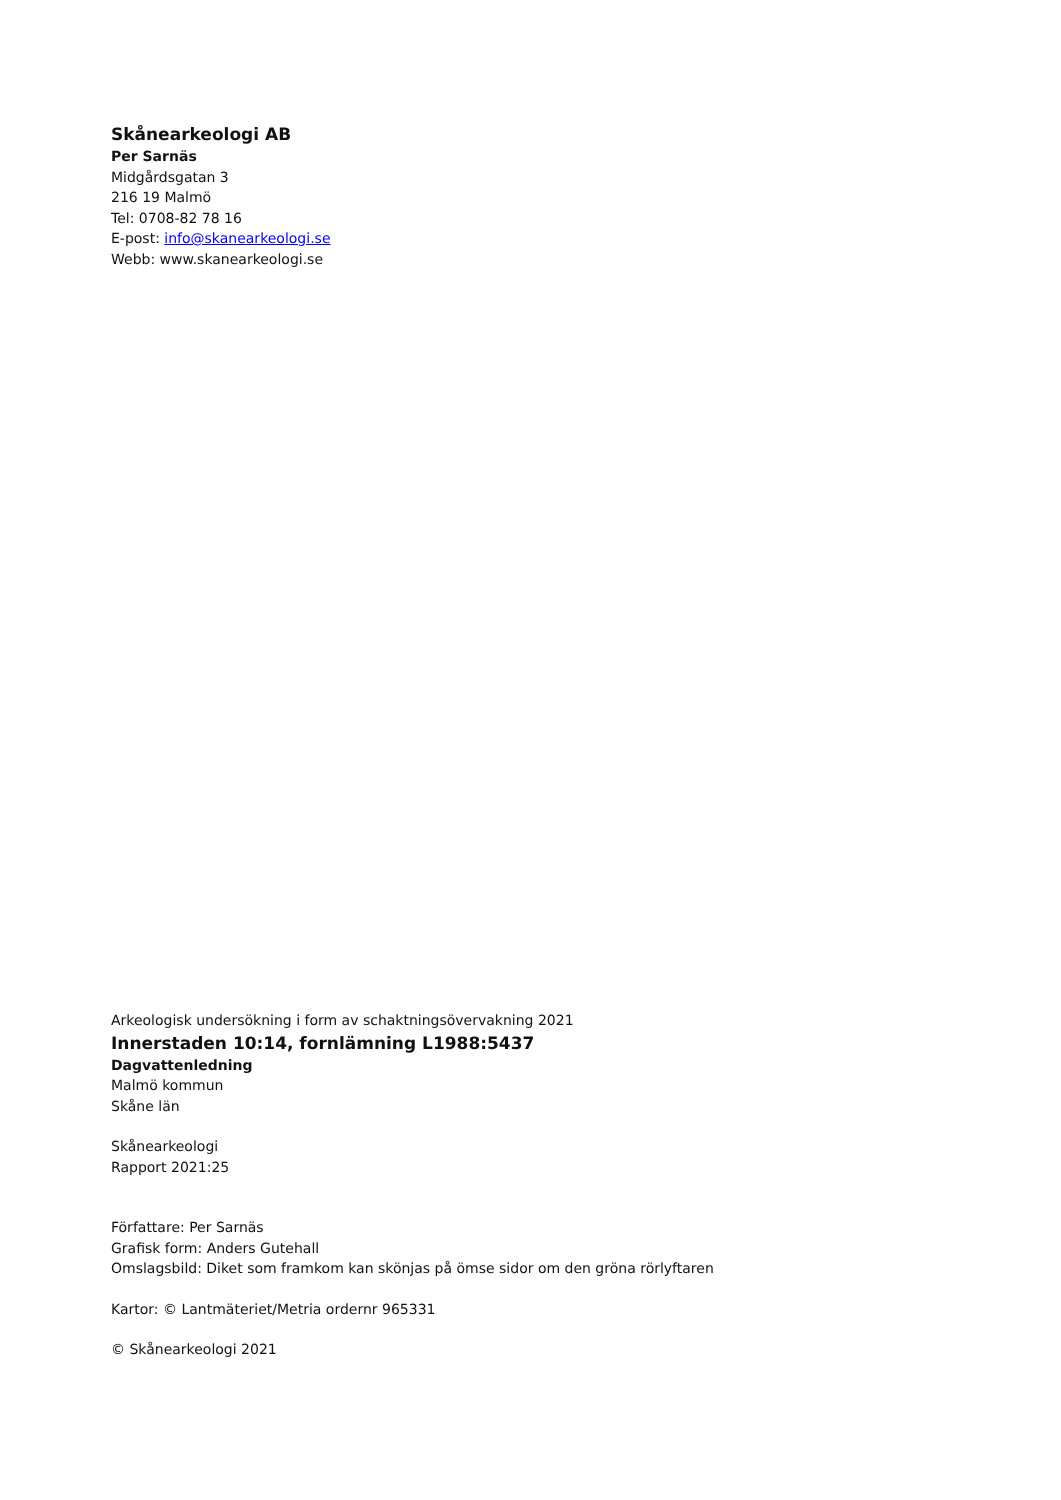Skånearkeologi AB
Per Sarnäs
Midgårdsgatan 3
216 19 Malmö
Tel: 0708-82 78 16
E-post: info@skanearkeologi.se
Webb: www.skanearkeologi.se
Arkeologisk undersökning i form av schaktningsövervakning 2021
Innerstaden 10:14, fornlämning L1988:5437
Dagvattenledning
Malmö kommun
Skåne län
Skånearkeologi
Rapport 2021:25
Författare: Per Sarnäs
Grafisk form: Anders Gutehall
Omslagsbild: Diket som framkom kan skönjas på ömse sidor om den gröna rörlyftaren
Kartor: © Lantmäteriet/Metria ordernr 965331
© Skånearkeologi 2021